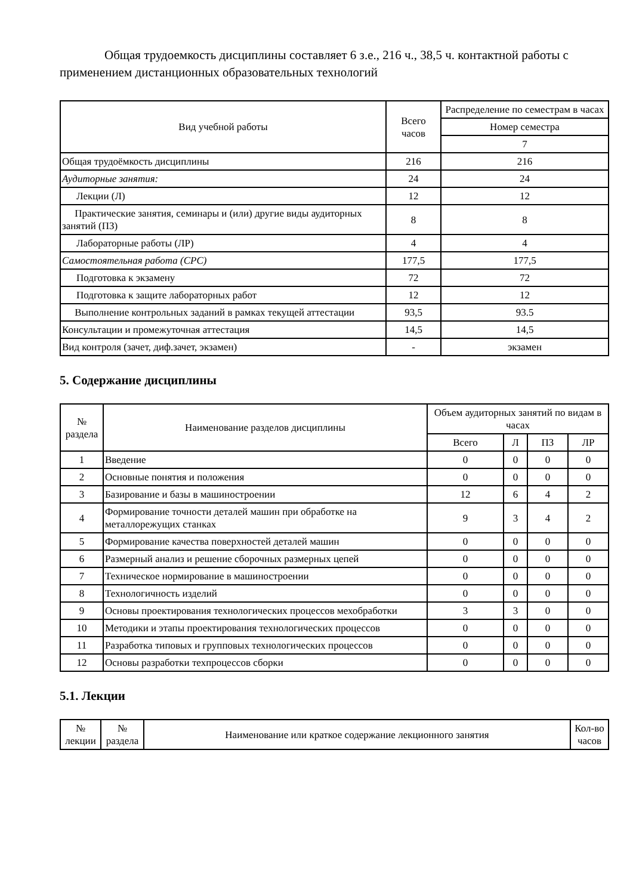Общая трудоемкость дисциплины составляет 6 з.е., 216 ч., 38,5 ч. контактной работы с применением дистанционных образовательных технологий
| Вид учебной работы | Всего часов | Распределение по семестрам в часах |
| --- | --- | --- |
| | | Номер семестра |
| | | 7 |
| Общая трудоёмкость дисциплины | 216 | 216 |
| Аудиторные занятия: | 24 | 24 |
| Лекции (Л) | 12 | 12 |
| Практические занятия, семинары и (или) другие виды аудиторных занятий (ПЗ) | 8 | 8 |
| Лабораторные работы (ЛР) | 4 | 4 |
| Самостоятельная работа (СРС) | 177,5 | 177,5 |
| Подготовка к экзамену | 72 | 72 |
| Подготовка к защите лабораторных работ | 12 | 12 |
| Выполнение контрольных заданий в рамках текущей аттестации | 93,5 | 93.5 |
| Консультации и промежуточная аттестация | 14,5 | 14,5 |
| Вид контроля (зачет, диф.зачет, экзамен) | - | экзамен |
5. Содержание дисциплины
| № раздела | Наименование разделов дисциплины | Объем аудиторных занятий по видам в часах | | | |
| --- | --- | --- | --- | --- | --- |
| | | Всего | Л | ПЗ | ЛР |
| 1 | Введение | 0 | 0 | 0 | 0 |
| 2 | Основные понятия и положения | 0 | 0 | 0 | 0 |
| 3 | Базирование и базы в машиностроении | 12 | 6 | 4 | 2 |
| 4 | Формирование точности деталей машин при обработке на металлорежущих станках | 9 | 3 | 4 | 2 |
| 5 | Формирование качества поверхностей деталей машин | 0 | 0 | 0 | 0 |
| 6 | Размерный анализ и решение сборочных размерных цепей | 0 | 0 | 0 | 0 |
| 7 | Техническое нормирование в машиностроении | 0 | 0 | 0 | 0 |
| 8 | Технологичность изделий | 0 | 0 | 0 | 0 |
| 9 | Основы проектирования технологических процессов мехобработки | 3 | 3 | 0 | 0 |
| 10 | Методики и этапы проектирования технологических процессов | 0 | 0 | 0 | 0 |
| 11 | Разработка типовых и групповых технологических процессов | 0 | 0 | 0 | 0 |
| 12 | Основы разработки техпроцессов сборки | 0 | 0 | 0 | 0 |
5.1. Лекции
| № лекции | № раздела | Наименование или краткое содержание лекционного занятия | Кол-во часов |
| --- | --- | --- | --- |